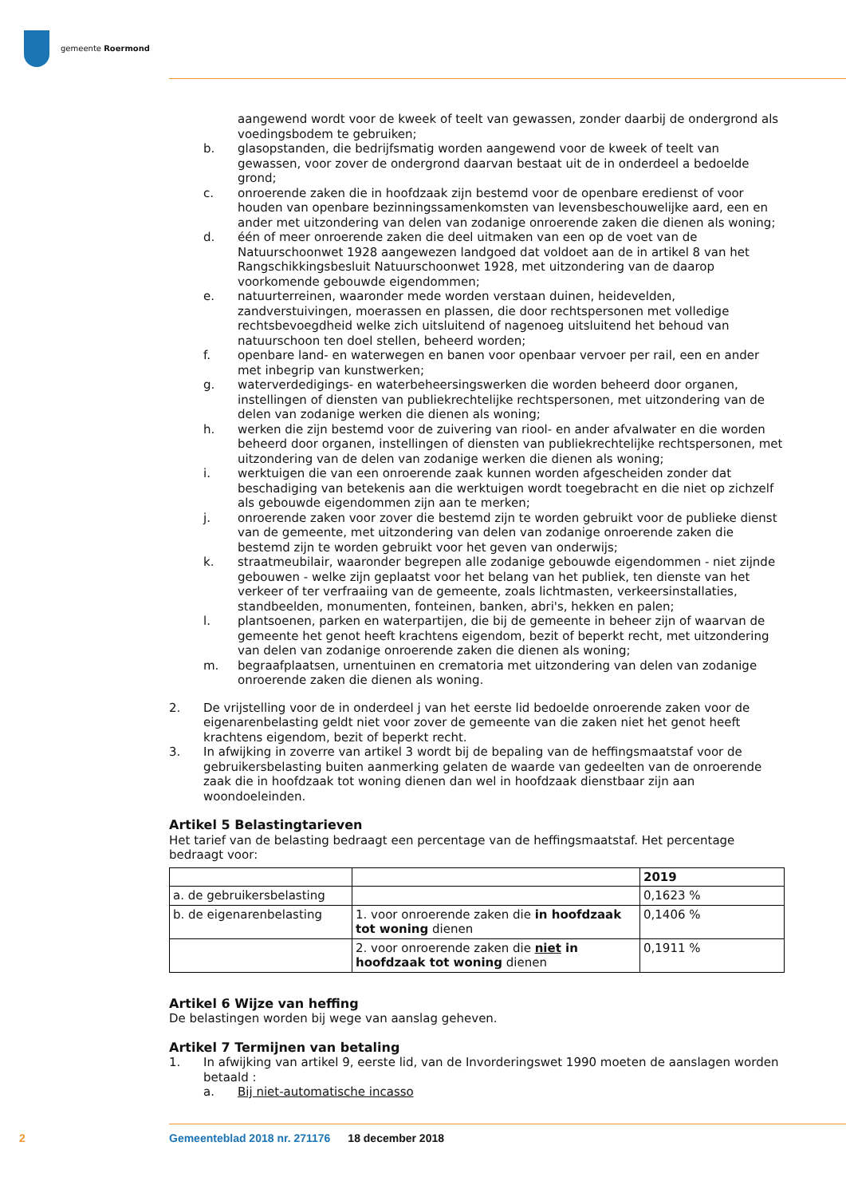gemeente Roermond
aangewend wordt voor de kweek of teelt van gewassen, zonder daarbij de ondergrond als voedingsbodem te gebruiken;
b. glasopstanden, die bedrijfsmatig worden aangewend voor de kweek of teelt van gewassen, voor zover de ondergrond daarvan bestaat uit de in onderdeel a bedoelde grond;
c. onroerende zaken die in hoofdzaak zijn bestemd voor de openbare eredienst of voor houden van openbare bezinningssamenkomsten van levensbeschouwelijke aard, een en ander met uitzondering van delen van zodanige onroerende zaken die dienen als woning;
d. één of meer onroerende zaken die deel uitmaken van een op de voet van de Natuurschoonwet 1928 aangewezen landgoed dat voldoet aan de in artikel 8 van het Rangschikkingsbesluit Natuurschoonwet 1928, met uitzondering van de daarop voorkomende gebouwde eigendommen;
e. natuurterreinen, waaronder mede worden verstaan duinen, heidevelden, zandverstuivingen, moerassen en plassen, die door rechtspersonen met volledige rechtsbevoegdheid welke zich uitsluitend of nagenoeg uitsluitend het behoud van natuurschoon ten doel stellen, beheerd worden;
f. openbare land- en waterwegen en banen voor openbaar vervoer per rail, een en ander met inbegrip van kunstwerken;
g. waterverdedigings- en waterbeheersingswerken die worden beheerd door organen, instellingen of diensten van publiekrechtelijke rechtspersonen, met uitzondering van de delen van zodanige werken die dienen als woning;
h. werken die zijn bestemd voor de zuivering van riool- en ander afvalwater en die worden beheerd door organen, instellingen of diensten van publiekrechtelijke rechtspersonen, met uitzondering van de delen van zodanige werken die dienen als woning;
i. werktuigen die van een onroerende zaak kunnen worden afgescheiden zonder dat beschadiging van betekenis aan die werktuigen wordt toegebracht en die niet op zichzelf als gebouwde eigendommen zijn aan te merken;
j. onroerende zaken voor zover die bestemd zijn te worden gebruikt voor de publieke dienst van de gemeente, met uitzondering van delen van zodanige onroerende zaken die bestemd zijn te worden gebruikt voor het geven van onderwijs;
k. straatmeubilair, waaronder begrepen alle zodanige gebouwde eigendommen - niet zijnde gebouwen - welke zijn geplaatst voor het belang van het publiek, ten dienste van het verkeer of ter verfraaiing van de gemeente, zoals lichtmasten, verkeersinstallaties, standbeelden, monumenten, fonteinen, banken, abri's, hekken en palen;
l. plantsoenen, parken en waterpartijen, die bij de gemeente in beheer zijn of waarvan de gemeente het genot heeft krachtens eigendom, bezit of beperkt recht, met uitzondering van delen van zodanige onroerende zaken die dienen als woning;
m. begraafplaatsen, urnentuinen en crematoria met uitzondering van delen van zodanige onroerende zaken die dienen als woning.
2. De vrijstelling voor de in onderdeel j van het eerste lid bedoelde onroerende zaken voor de eigenarenbelasting geldt niet voor zover de gemeente van die zaken niet het genot heeft krachtens eigendom, bezit of beperkt recht.
3. In afwijking in zoverre van artikel 3 wordt bij de bepaling van de heffingsmaatstaf voor de gebruikersbelasting buiten aanmerking gelaten de waarde van gedeelten van de onroerende zaak die in hoofdzaak tot woning dienen dan wel in hoofdzaak dienstbaar zijn aan woondoeleinden.
Artikel 5 Belastingtarieven
Het tarief van de belasting bedraagt een percentage van de heffingsmaatstaf. Het percentage bedraagt voor:
| | | 2019 |
| a. de gebruikersbelasting | | 0,1623 % |
| b. de eigenarenbelasting | 1. voor onroerende zaken die in hoofdzaak tot woning dienen | 0,1406 % |
| | 2. voor onroerende zaken die niet in hoofdzaak tot woning dienen | 0,1911 % |
Artikel 6 Wijze van heffing
De belastingen worden bij wege van aanslag geheven.
Artikel 7 Termijnen van betaling
1. In afwijking van artikel 9, eerste lid, van de Invorderingswet 1990 moeten de aanslagen worden betaald :
a. Bij niet-automatische incasso
2 Gemeenteblad 2018 nr. 271176 18 december 2018